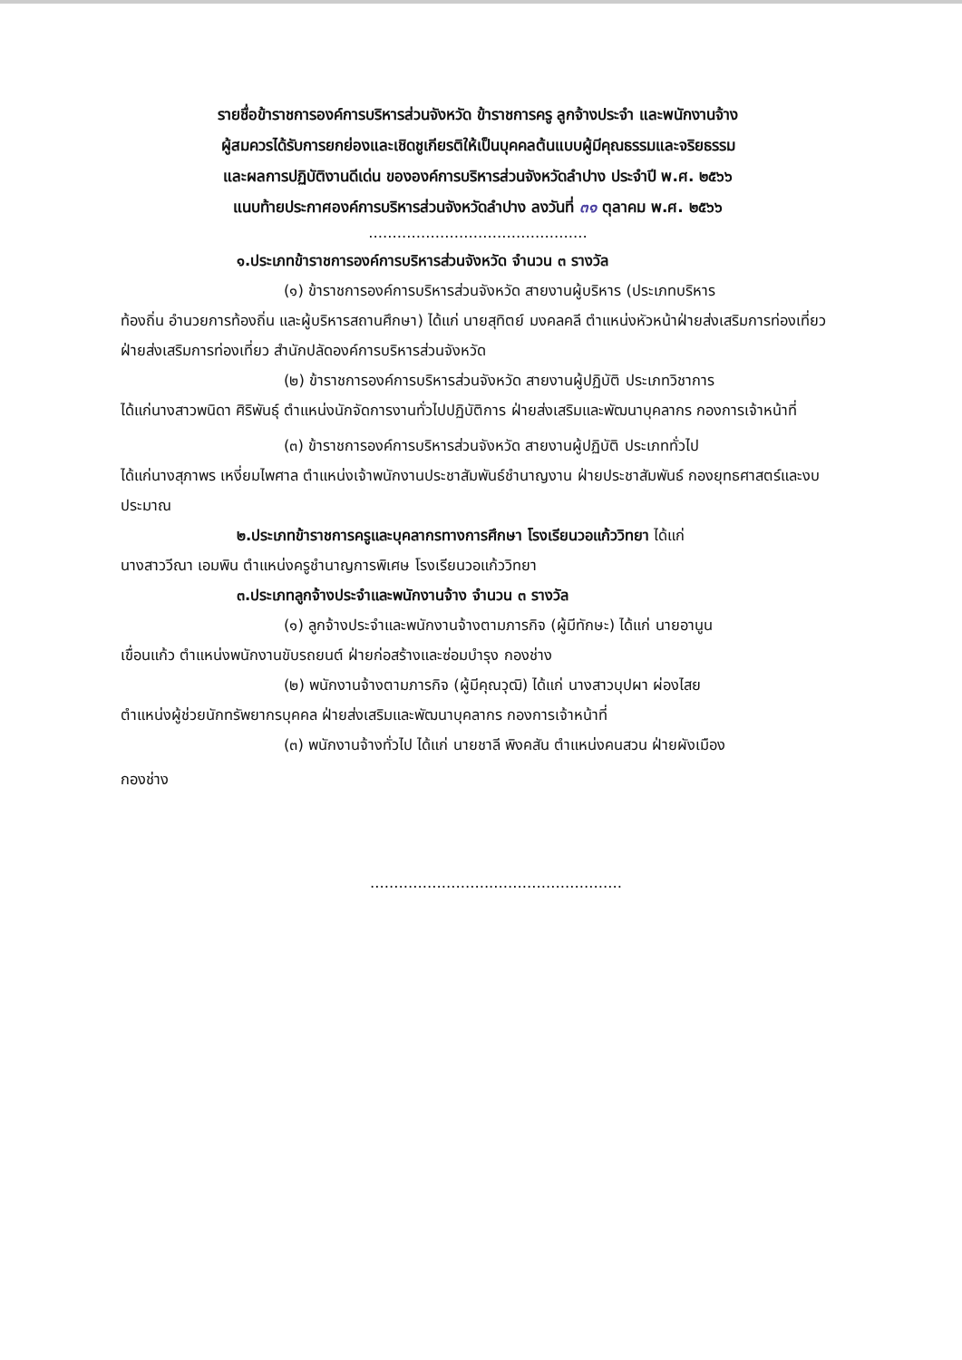รายชื่อข้าราชการองค์การบริหารส่วนจังหวัด ข้าราชการครู ลูกจ้างประจำ และพนักงานจ้าง
ผู้สมควรได้รับการยกย่องและเชิดชูเกียรติให้เป็นบุคคลต้นแบบผู้มีคุณธรรมและจริยธรรม
และผลการปฏิบัติงานดีเด่น ขององค์การบริหารส่วนจังหวัดลำปาง ประจำปี พ.ศ. ๒๕๖๖
แนบท้ายประกาศองค์การบริหารส่วนจังหวัดลำปาง ลงวันที่ ๓๑ ตุลาคม พ.ศ. ๒๕๖๖
..............................................
๑.ประเภทข้าราชการองค์การบริหารส่วนจังหวัด จำนวน ๓ รางวัล
(๑) ข้าราชการองค์การบริหารส่วนจังหวัด สายงานผู้บริหาร (ประเภทบริหาร
ท้องถิ่น อำนวยการท้องถิ่น และผู้บริหารสถานศึกษา) ได้แก่ นายสุทิตย์ มงคลคลี ตำแหน่งหัวหน้าฝ่ายส่งเสริมการท่องเที่ยว ฝ่ายส่งเสริมการท่องเที่ยว สำนักปลัดองค์การบริหารส่วนจังหวัด
(๒) ข้าราชการองค์การบริหารส่วนจังหวัด สายงานผู้ปฏิบัติ ประเภทวิชาการ
ได้แก่นางสาวพนิดา ศิริพันธุ์ ตำแหน่งนักจัดการงานทั่วไปปฏิบัติการ ฝ่ายส่งเสริมและพัฒนาบุคลากร กองการเจ้าหน้าที่
(๓) ข้าราชการองค์การบริหารส่วนจังหวัด สายงานผู้ปฏิบัติ ประเภททั่วไป
ได้แก่นางสุภาพร เหงี่ยมไพศาล ตำแหน่งเจ้าพนักงานประชาสัมพันธ์ชำนาญงาน ฝ่ายประชาสัมพันธ์ กองยุทธศาสตร์และงบประมาณ
๒.ประเภทข้าราชการครูและบุคลากรทางการศึกษา โรงเรียนวอแก้ววิทยา ได้แก่
นางสาววีณา เอมพิน ตำแหน่งครูชำนาญการพิเศษ โรงเรียนวอแก้ววิทยา
๓.ประเภทลูกจ้างประจำและพนักงานจ้าง จำนวน ๓ รางวัล
(๑) ลูกจ้างประจำและพนักงานจ้างตามภารกิจ (ผู้มีทักษะ) ได้แก่ นายอานูน
เขื่อนแก้ว ตำแหน่งพนักงานขับรถยนต์ ฝ่ายก่อสร้างและซ่อมบำรุง กองช่าง
(๒) พนักงานจ้างตามภารกิจ (ผู้มีคุณวุฒิ) ได้แก่ นางสาวบุปผา ผ่องไสย
ตำแหน่งผู้ช่วยนักทรัพยากรบุคคล ฝ่ายส่งเสริมและพัฒนาบุคลากร กองการเจ้าหน้าที่
(๓) พนักงานจ้างทั่วไป ได้แก่ นายชาลี พิงคสัน ตำแหน่งคนสวน ฝ่ายผังเมือง
กองช่าง
.....................................................